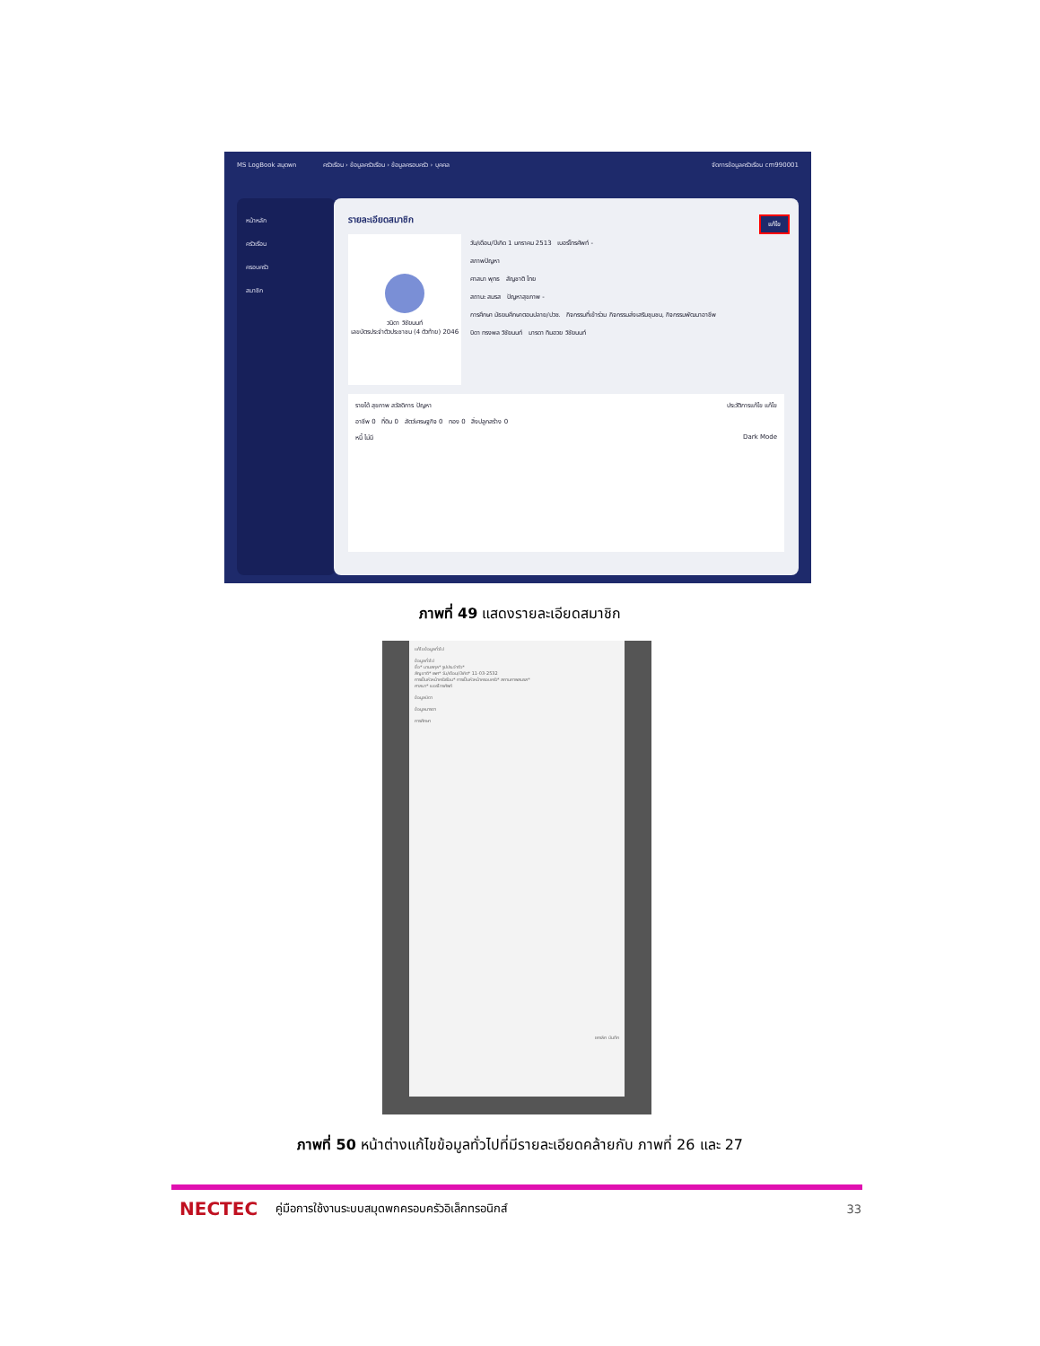MS LogBook สมุดพก ครัวเรือน › ข้อมูลครัวเรือน › ข้อมูลครอบครัว › บุคคล จัดการข้อมูลครัวเรือน cm990001
หน้าหลัก
ครัวเรือน
ครอบครัว
สมาชิก
รายละเอียดสมาชิก
แก้ไข
วนิดา วิชัยนนท์
เลขบัตรประจำตัวประชาชน (4 ตัวท้าย) 2046
วัน/เดือน/ปีเกิด 1 มกราคม 2513 เบอร์โทรศัพท์ -
สภาพปัญหา
ศาสนา พุทธ สัญชาติ ไทย
สถานะ สมรส ปัญหาสุขภาพ -
การศึกษา มัธยมศึกษาตอนปลาย/ปวช. กิจกรรมที่เข้าร่วม กิจกรรมส่งเสริมชุมชน, กิจกรรมพัฒนาอาชีพ
บิดา ทรงพล วิชัยนนท์ มารดา ทิมฮวย วิชัยนนท์
รายได้ สุขภาพ สวัสดิการ ปัญหา ประวัติการแก้ไข แก้ไข
อาชีพ 0 ที่ดิน 0 สัตว์เศรษฐกิจ 0 ทอง 0 สิ่งปลูกสร้าง 0
หนี้ ไม่มี Dark Mode
ภาพที่ 49 แสดงรายละเอียดสมาชิก
แก้ไขข้อมูลทั่วไป
ข้อมูลทั่วไป
ชื่อ* นามสกุล* รูปประจำตัว*
สัญชาติ* เพศ* วัน/เดือน/ปีเกิด* 11-03-2532
การเป็นหัวหน้าครัวเรือน* การเป็นหัวหน้าครอบครัว* สถานภาพสมรส*
ศาสนา* เบอร์โทรศัพท์
ข้อมูลบิดา
ข้อมูลมารดา
การศึกษา
ยกเลิก บันทึก
ภาพที่ 50 หน้าต่างแก้ไขข้อมูลทั่วไปที่มีรายละเอียดคล้ายกับ ภาพที่ 26 และ 27
NECTEC คู่มือการใช้งานระบบสมุดพกครอบครัวอิเล็กทรอนิกส์ 33